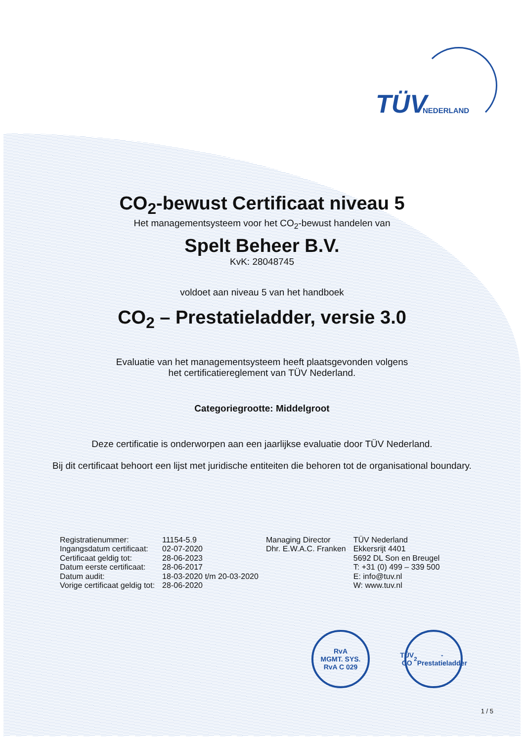TÜV NEDERLAND
CO<sub>2</sub>-bewust Certificaat niveau 5
Het managementsysteem voor het CO<sub>2</sub>-bewust handelen van
Spelt Beheer B.V.
KvK: 28048745
voldoet aan niveau 5 van het handboek
CO<sub>2</sub> – Prestatieladder, versie 3.0
Evaluatie van het managementsysteem heeft plaatsgevonden volgens
het certificatiereglement van TÜV Nederland.
Categoriegrootte: Middelgroot
Deze certificatie is onderworpen aan een jaarlijkse evaluatie door TÜV Nederland.
Bij dit certificaat behoort een lijst met juridische entiteiten die behoren tot de organisational boundary.
| Registratienummer: | 11154-5.9 | Managing Director | TÜV Nederland |
| Ingangsdatum certificaat: | 02-07-2020 | Dhr. E.W.A.C. Franken | Ekkersrijt 4401 |
| Certificaat geldig tot: | 28-06-2023 | | 5692 DL Son en Breugel |
| Datum eerste certificaat: | 28-06-2017 | | T: +31 (0) 499 – 339 500 |
| Datum audit: | 18-03-2020 t/m 20-03-2020 | | E: info@tuv.nl |
| Vorige certificaat geldig tot: | 28-06-2020 | | W: www.tuv.nl |
RvA
MGMT. SYS.
RvA C 029
TÜV
CO<sub>2</sub>-Prestatieladder
1 / 5